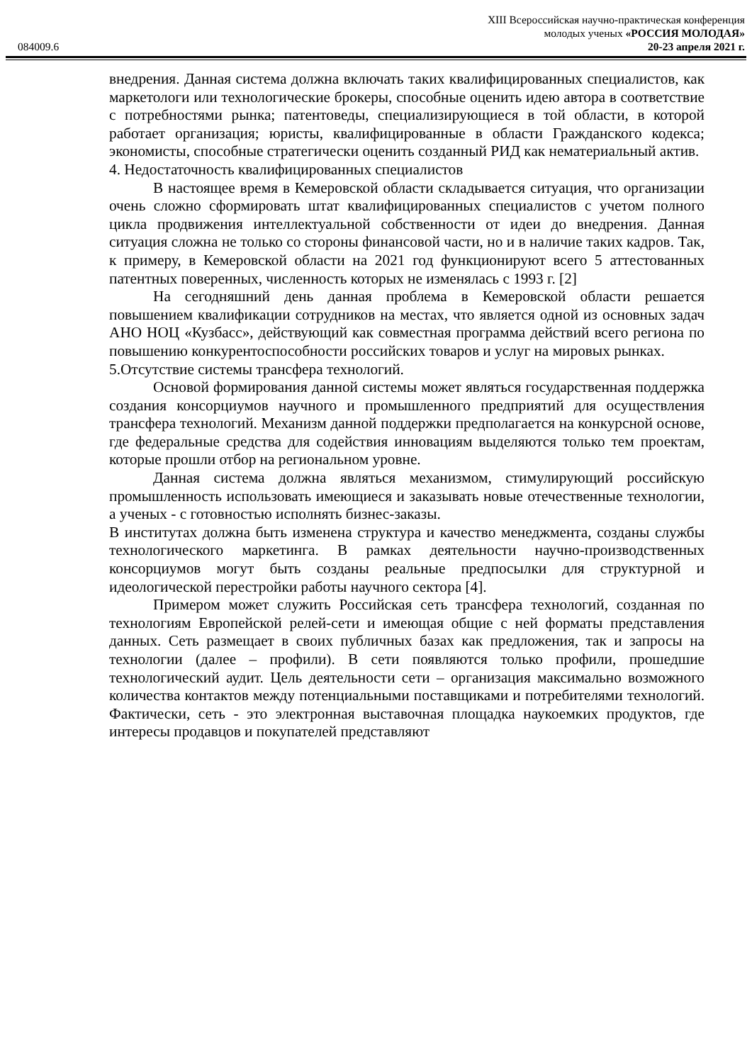XIII Всероссийская научно-практическая конференция
молодых ученых «РОССИЯ МОЛОДАЯ»
084009.6 20-23 апреля 2021 г.
внедрения. Данная система должна включать таких квалифицированных специалистов, как маркетологи или технологические брокеры, способные оценить идею автора в соответствие с потребностями рынка; патентоведы, специализирующиеся в той области, в которой работает организация; юристы, квалифицированные в области Гражданского кодекса; экономисты, способные стратегически оценить созданный РИД как нематериальный актив.
4. Недостаточность квалифицированных специалистов
В настоящее время в Кемеровской области складывается ситуация, что организации очень сложно сформировать штат квалифицированных специалистов с учетом полного цикла продвижения интеллектуальной собственности от идеи до внедрения. Данная ситуация сложна не только со стороны финансовой части, но и в наличие таких кадров. Так, к примеру, в Кемеровской области на 2021 год функционируют всего 5 аттестованных патентных поверенных, численность которых не изменялась с 1993 г. [2]
На сегодняшний день данная проблема в Кемеровской области решается повышением квалификации сотрудников на местах, что является одной из основных задач АНО НОЦ «Кузбасс», действующий как совместная программа действий всего региона по повышению конкурентоспособности российских товаров и услуг на мировых рынках.
5.Отсутствие системы трансфера технологий.
Основой формирования данной системы может являться государственная поддержка создания консорциумов научного и промышленного предприятий для осуществления трансфера технологий. Механизм данной поддержки предполагается на конкурсной основе, где федеральные средства для содействия инновациям выделяются только тем проектам, которые прошли отбор на региональном уровне.
Данная система должна являться механизмом, стимулирующий российскую промышленность использовать имеющиеся и заказывать новые отечественные технологии, а ученых - с готовностью исполнять бизнес-заказы.
В институтах должна быть изменена структура и качество менеджмента, созданы службы технологического маркетинга. В рамках деятельности научно-производственных консорциумов могут быть созданы реальные предпосылки для структурной и идеологической перестройки работы научного сектора [4].
Примером может служить Российская сеть трансфера технологий, созданная по технологиям Европейской релей-сети и имеющая общие с ней форматы представления данных. Сеть размещает в своих публичных базах как предложения, так и запросы на технологии (далее – профили). В сети появляются только профили, прошедшие технологический аудит. Цель деятельности сети – организация максимально возможного количества контактов между потенциальными поставщиками и потребителями технологий. Фактически, сеть - это электронная выставочная площадка наукоемких продуктов, где интересы продавцов и покупателей представляют